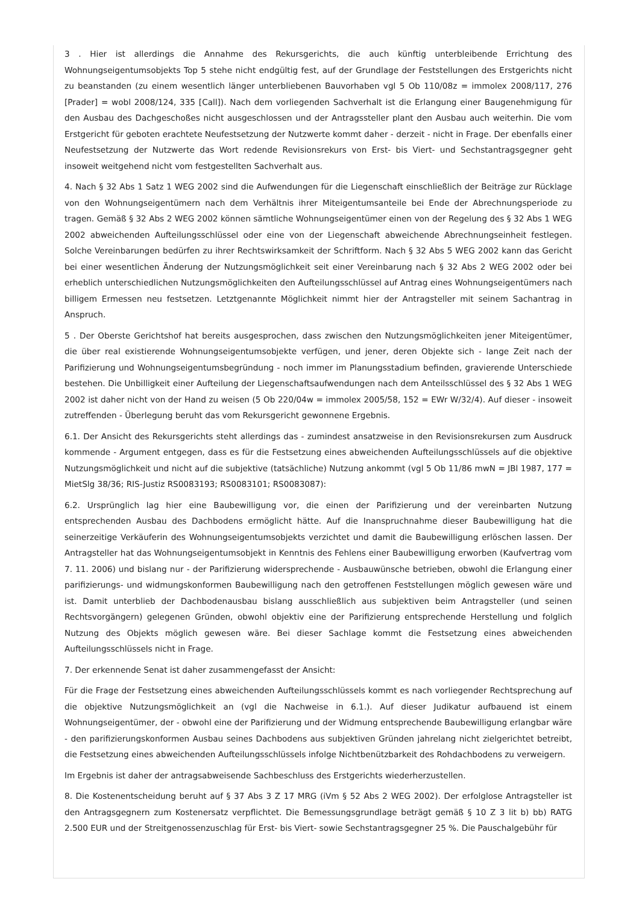3 . Hier ist allerdings die Annahme des Rekursgerichts, die auch künftig unterbleibende Errichtung des Wohnungseigentumsobjekts Top 5 stehe nicht endgültig fest, auf der Grundlage der Feststellungen des Erstgerichts nicht zu beanstanden (zu einem wesentlich länger unterbliebenen Bauvorhaben vgl 5 Ob 110/08z = immolex 2008/117, 276 [Prader] = wobl 2008/124, 335 [Call]). Nach dem vorliegenden Sachverhalt ist die Erlangung einer Baugenehmigung für den Ausbau des Dachgeschoßes nicht ausgeschlossen und der Antragssteller plant den Ausbau auch weiterhin. Die vom Erstgericht für geboten erachtete Neufestsetzung der Nutzwerte kommt daher - derzeit - nicht in Frage. Der ebenfalls einer Neufestsetzung der Nutzwerte das Wort redende Revisionsrekurs von Erst- bis Viert- und Sechstantragsgegner geht insoweit weitgehend nicht vom festgestellten Sachverhalt aus.
4. Nach § 32 Abs 1 Satz 1 WEG 2002 sind die Aufwendungen für die Liegenschaft einschließlich der Beiträge zur Rücklage von den Wohnungseigentümern nach dem Verhältnis ihrer Miteigentumsanteile bei Ende der Abrechnungsperiode zu tragen. Gemäß § 32 Abs 2 WEG 2002 können sämtliche Wohnungseigentümer einen von der Regelung des § 32 Abs 1 WEG 2002 abweichenden Aufteilungsschlüssel oder eine von der Liegenschaft abweichende Abrechnungseinheit festlegen. Solche Vereinbarungen bedürfen zu ihrer Rechtswirksamkeit der Schriftform. Nach § 32 Abs 5 WEG 2002 kann das Gericht bei einer wesentlichen Änderung der Nutzungsmöglichkeit seit einer Vereinbarung nach § 32 Abs 2 WEG 2002 oder bei erheblich unterschiedlichen Nutzungsmöglichkeiten den Aufteilungsschlüssel auf Antrag eines Wohnungseigentümers nach billigem Ermessen neu festsetzen. Letztgenannte Möglichkeit nimmt hier der Antragsteller mit seinem Sachantrag in Anspruch.
5 . Der Oberste Gerichtshof hat bereits ausgesprochen, dass zwischen den Nutzungsmöglichkeiten jener Miteigentümer, die über real existierende Wohnungseigentumsobjekte verfügen, und jener, deren Objekte sich - lange Zeit nach der Parifizierung und Wohnungseigentumsbegründung - noch immer im Planungsstadium befinden, gravierende Unterschiede bestehen. Die Unbilligkeit einer Aufteilung der Liegenschaftsaufwendungen nach dem Anteilsschlüssel des § 32 Abs 1 WEG 2002 ist daher nicht von der Hand zu weisen (5 Ob 220/04w = immolex 2005/58, 152 = EWr W/32/4). Auf dieser - insoweit zutreffenden - Überlegung beruht das vom Rekursgericht gewonnene Ergebnis.
6.1. Der Ansicht des Rekursgerichts steht allerdings das - zumindest ansatzweise in den Revisionsrekursen zum Ausdruck kommende - Argument entgegen, dass es für die Festsetzung eines abweichenden Aufteilungsschlüssels auf die objektive Nutzungsmöglichkeit und nicht auf die subjektive (tatsächliche) Nutzung ankommt (vgl 5 Ob 11/86 mwN = JBl 1987, 177 = MietSlg 38/36; RIS-Justiz RS0083193; RS0083101; RS0083087):
6.2. Ursprünglich lag hier eine Baubewilligung vor, die einen der Parifizierung und der vereinbarten Nutzung entsprechenden Ausbau des Dachbodens ermöglicht hätte. Auf die Inanspruchnahme dieser Baubewilligung hat die seinerzeitige Verkäuferin des Wohnungseigentumsobjekts verzichtet und damit die Baubewilligung erlöschen lassen. Der Antragsteller hat das Wohnungseigentumsobjekt in Kenntnis des Fehlens einer Baubewilligung erworben (Kaufvertrag vom 7. 11. 2006) und bislang nur - der Parifizierung widersprechende - Ausbauwünsche betrieben, obwohl die Erlangung einer parifizierungs- und widmungskonformen Baubewilligung nach den getroffenen Feststellungen möglich gewesen wäre und ist. Damit unterblieb der Dachbodenausbau bislang ausschließlich aus subjektiven beim Antragsteller (und seinen Rechtsvorgängern) gelegenen Gründen, obwohl objektiv eine der Parifizierung entsprechende Herstellung und folglich Nutzung des Objekts möglich gewesen wäre. Bei dieser Sachlage kommt die Festsetzung eines abweichenden Aufteilungsschlüssels nicht in Frage.
7. Der erkennende Senat ist daher zusammengefasst der Ansicht:
Für die Frage der Festsetzung eines abweichenden Aufteilungsschlüssels kommt es nach vorliegender Rechtsprechung auf die objektive Nutzungsmöglichkeit an (vgl die Nachweise in 6.1.). Auf dieser Judikatur aufbauend ist einem Wohnungseigentümer, der - obwohl eine der Parifizierung und der Widmung entsprechende Baubewilligung erlangbar wäre - den parifizierungskonformen Ausbau seines Dachbodens aus subjektiven Gründen jahrelang nicht zielgerichtet betreibt, die Festsetzung eines abweichenden Aufteilungsschlüssels infolge Nichtbenützbarkeit des Rohdachbodens zu verweigern.
Im Ergebnis ist daher der antragsabweisende Sachbeschluss des Erstgerichts wiederherzustellen.
8. Die Kostenentscheidung beruht auf § 37 Abs 3 Z 17 MRG (iVm § 52 Abs 2 WEG 2002). Der erfolglose Antragsteller ist den Antragsgegnern zum Kostenersatz verpflichtet. Die Bemessungsgrundlage beträgt gemäß § 10 Z 3 lit b) bb) RATG 2.500 EUR und der Streitgenossenzuschlag für Erst- bis Viert- sowie Sechstantragsgegner 25 %. Die Pauschalgebühr für